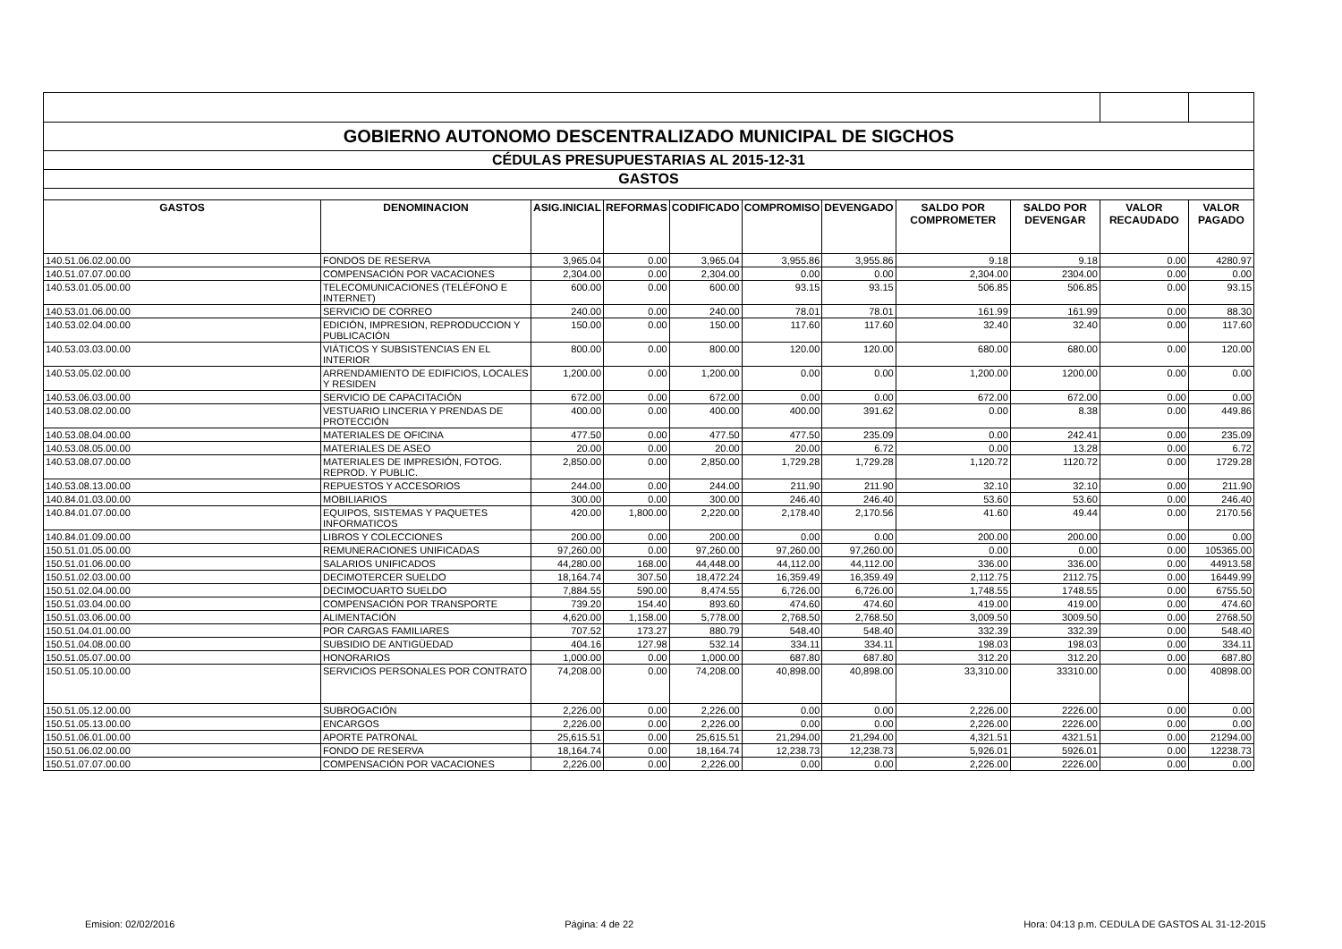| GOBIERNO AUTONOMO DESCENTRALIZADO MUNICIPAL DE SIGCHOS | | | | | | | | | | |
| CÉDULAS PRESUPUESTARIAS AL 2015-12-31 | | | | | | | | | | |
| GASTOS | | | | | | | | | | |
| GASTOS | DENOMINACION | ASIG.INICIAL | REFORMAS | CODIFICADO | COMPROMISO | DEVENGADO | SALDO POR COMPROMETER | SALDO POR DEVENGAR | VALOR RECAUDADO | VALOR PAGADO |
| 140.51.06.02.00.00 | FONDOS DE RESERVA | 3,965.04 | 0.00 | 3,965.04 | 3,955.86 | 3,955.86 | 9.18 | 9.18 | 0.00 | 4280.97 |
| 140.51.07.07.00.00 | COMPENSACIÓN POR VACACIONES | 2,304.00 | 0.00 | 2,304.00 | 0.00 | 0.00 | 2,304.00 | 2304.00 | 0.00 | 0.00 |
| 140.53.01.05.00.00 | TELECOMUNICACIONES (TELÉFONO E INTERNET) | 600.00 | 0.00 | 600.00 | 93.15 | 93.15 | 506.85 | 506.85 | 0.00 | 93.15 |
| 140.53.01.06.00.00 | SERVICIO DE CORREO | 240.00 | 0.00 | 240.00 | 78.01 | 78.01 | 161.99 | 161.99 | 0.00 | 88.30 |
| 140.53.02.04.00.00 | EDICIÓN, IMPRESION, REPRODUCCION Y PUBLICACIÓN | 150.00 | 0.00 | 150.00 | 117.60 | 117.60 | 32.40 | 32.40 | 0.00 | 117.60 |
| 140.53.03.03.00.00 | VIÁTICOS Y SUBSISTENCIAS EN EL INTERIOR | 800.00 | 0.00 | 800.00 | 120.00 | 120.00 | 680.00 | 680.00 | 0.00 | 120.00 |
| 140.53.05.02.00.00 | ARRENDAMIENTO DE EDIFICIOS, LOCALES Y RESIDEN | 1,200.00 | 0.00 | 1,200.00 | 0.00 | 0.00 | 1,200.00 | 1200.00 | 0.00 | 0.00 |
| 140.53.06.03.00.00 | SERVICIO DE CAPACITACIÓN | 672.00 | 0.00 | 672.00 | 0.00 | 0.00 | 672.00 | 672.00 | 0.00 | 0.00 |
| 140.53.08.02.00.00 | VESTUARIO LINCERIA Y PRENDAS DE PROTECCIÓN | 400.00 | 0.00 | 400.00 | 400.00 | 391.62 | 0.00 | 8.38 | 0.00 | 449.86 |
| 140.53.08.04.00.00 | MATERIALES DE OFICINA | 477.50 | 0.00 | 477.50 | 477.50 | 235.09 | 0.00 | 242.41 | 0.00 | 235.09 |
| 140.53.08.05.00.00 | MATERIALES DE ASEO | 20.00 | 0.00 | 20.00 | 20.00 | 6.72 | 0.00 | 13.28 | 0.00 | 6.72 |
| 140.53.08.07.00.00 | MATERIALES DE IMPRESIÓN, FOTOG. REPROD. Y PUBLIC. | 2,850.00 | 0.00 | 2,850.00 | 1,729.28 | 1,729.28 | 1,120.72 | 1120.72 | 0.00 | 1729.28 |
| 140.53.08.13.00.00 | REPUESTOS Y ACCESORIOS | 244.00 | 0.00 | 244.00 | 211.90 | 211.90 | 32.10 | 32.10 | 0.00 | 211.90 |
| 140.84.01.03.00.00 | MOBILIARIOS | 300.00 | 0.00 | 300.00 | 246.40 | 246.40 | 53.60 | 53.60 | 0.00 | 246.40 |
| 140.84.01.07.00.00 | EQUIPOS, SISTEMAS Y PAQUETES INFORMATICOS | 420.00 | 1,800.00 | 2,220.00 | 2,178.40 | 2,170.56 | 41.60 | 49.44 | 0.00 | 2170.56 |
| 140.84.01.09.00.00 | LIBROS Y COLECCIONES | 200.00 | 0.00 | 200.00 | 0.00 | 0.00 | 200.00 | 200.00 | 0.00 | 0.00 |
| 150.51.01.05.00.00 | REMUNERACIONES UNIFICADAS | 97,260.00 | 0.00 | 97,260.00 | 97,260.00 | 97,260.00 | 0.00 | 0.00 | 0.00 | 105365.00 |
| 150.51.01.06.00.00 | SALARIOS UNIFICADOS | 44,280.00 | 168.00 | 44,448.00 | 44,112.00 | 44,112.00 | 336.00 | 336.00 | 0.00 | 44913.58 |
| 150.51.02.03.00.00 | DECIMOTERCER SUELDO | 18,164.74 | 307.50 | 18,472.24 | 16,359.49 | 16,359.49 | 2,112.75 | 2112.75 | 0.00 | 16449.99 |
| 150.51.02.04.00.00 | DECIMOCUARTO SUELDO | 7,884.55 | 590.00 | 8,474.55 | 6,726.00 | 6,726.00 | 1,748.55 | 1748.55 | 0.00 | 6755.50 |
| 150.51.03.04.00.00 | COMPENSACIÓN POR TRANSPORTE | 739.20 | 154.40 | 893.60 | 474.60 | 474.60 | 419.00 | 419.00 | 0.00 | 474.60 |
| 150.51.03.06.00.00 | ALIMENTACIÓN | 4,620.00 | 1,158.00 | 5,778.00 | 2,768.50 | 2,768.50 | 3,009.50 | 3009.50 | 0.00 | 2768.50 |
| 150.51.04.01.00.00 | POR CARGAS FAMILIARES | 707.52 | 173.27 | 880.79 | 548.40 | 548.40 | 332.39 | 332.39 | 0.00 | 548.40 |
| 150.51.04.08.00.00 | SUBSIDIO DE ANTIGÜEDAD | 404.16 | 127.98 | 532.14 | 334.11 | 334.11 | 198.03 | 198.03 | 0.00 | 334.11 |
| 150.51.05.07.00.00 | HONORARIOS | 1,000.00 | 0.00 | 1,000.00 | 687.80 | 687.80 | 312.20 | 312.20 | 0.00 | 687.80 |
| 150.51.05.10.00.00 | SERVICIOS PERSONALES POR CONTRATO | 74,208.00 | 0.00 | 74,208.00 | 40,898.00 | 40,898.00 | 33,310.00 | 33310.00 | 0.00 | 40898.00 |
| 150.51.05.12.00.00 | SUBROGACIÓN | 2,226.00 | 0.00 | 2,226.00 | 0.00 | 0.00 | 2,226.00 | 2226.00 | 0.00 | 0.00 |
| 150.51.05.13.00.00 | ENCARGOS | 2,226.00 | 0.00 | 2,226.00 | 0.00 | 0.00 | 2,226.00 | 2226.00 | 0.00 | 0.00 |
| 150.51.06.01.00.00 | APORTE PATRONAL | 25,615.51 | 0.00 | 25,615.51 | 21,294.00 | 21,294.00 | 4,321.51 | 4321.51 | 0.00 | 21294.00 |
| 150.51.06.02.00.00 | FONDO DE RESERVA | 18,164.74 | 0.00 | 18,164.74 | 12,238.73 | 12,238.73 | 5,926.01 | 5926.01 | 0.00 | 12238.73 |
| 150.51.07.07.00.00 | COMPENSACIÓN POR VACACIONES | 2,226.00 | 0.00 | 2,226.00 | 0.00 | 0.00 | 2,226.00 | 2226.00 | 0.00 | 0.00 |
Emision: 02/02/2016 Página: 4 de 22 Hora: 04:13 p.m. CEDULA DE GASTOS AL 31-12-2015